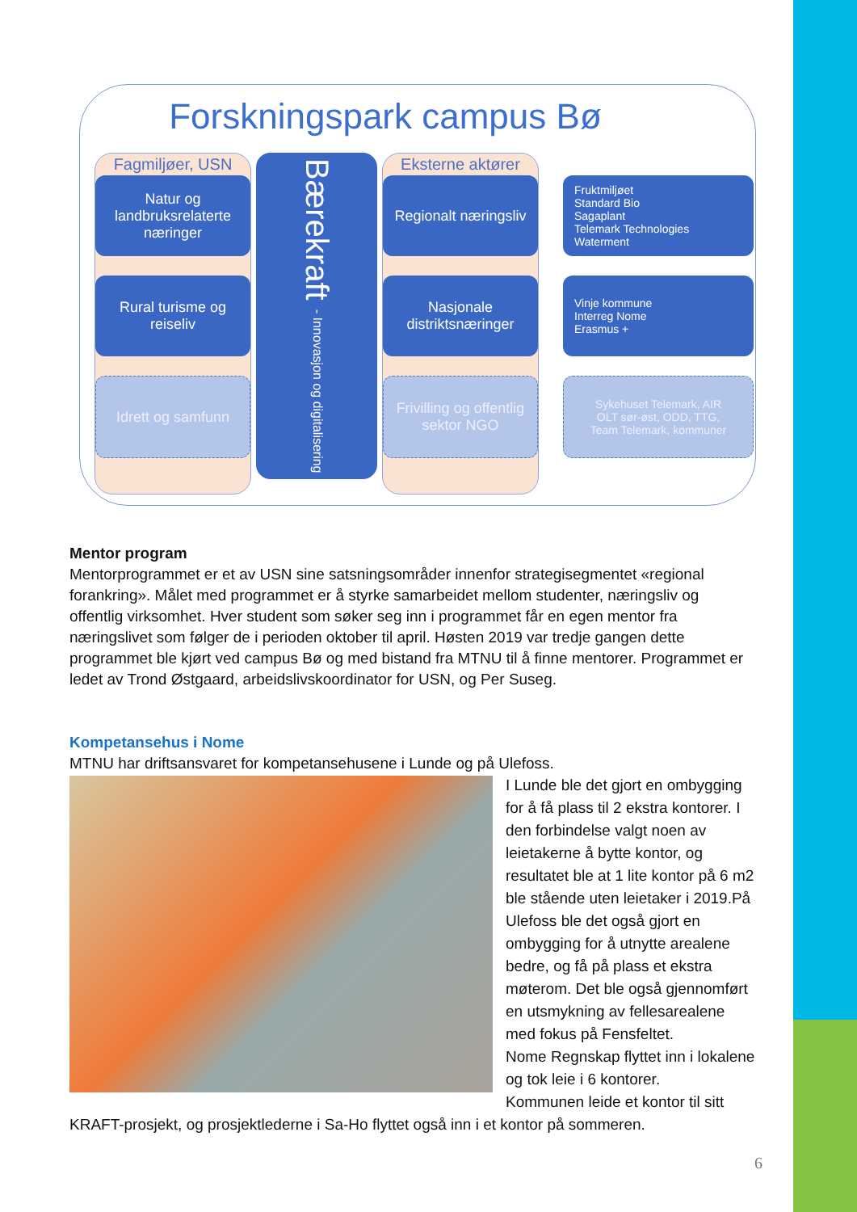Forskningspark campus Bø
Fagmiljøer, USN
Natur og landbruksrelaterte næringer
Rural turisme og reiseliv
Idrett og samfunn
Bærekraft - Innovasjon og digitalisering
Eksterne aktører
Regionalt næringsliv
Nasjonale distriktsnæringer
Frivilling og offentlig sektor NGO
Fruktmiljøet
Standard Bio
Sagaplant
Telemark Technologies
Waterment
Vinje kommune
Interreg Nome
Erasmus +
Sykehuset Telemark, AIR
OLT sør-øst, ODD, TTG,
Team Telemark, kommuner
Mentor program
Mentorprogrammet er et av USN sine satsningsområder innenfor strategisegmentet «regional forankring». Målet med programmet er å styrke samarbeidet mellom studenter, næringsliv og offentlig virksomhet. Hver student som søker seg inn i programmet får en egen mentor fra næringslivet som følger de i perioden oktober til april. Høsten 2019 var tredje gangen dette programmet ble kjørt ved campus Bø og med bistand fra MTNU til å finne mentorer. Programmet er ledet av Trond Østgaard, arbeidslivskoordinator for USN, og Per Suseg.
Kompetansehus i Nome
MTNU har driftsansvaret for kompetansehusene i Lunde og på Ulefoss.
I Lunde ble det gjort en ombygging for å få plass til 2 ekstra kontorer. I den forbindelse valgt noen av leietakerne å bytte kontor, og resultatet ble at 1 lite kontor på 6 m2 ble stående uten leietaker i 2019.På Ulefoss ble det også gjort en ombygging for å utnytte arealene bedre, og få på plass et ekstra møterom. Det ble også gjennomført en utsmykning av fellesarealene med fokus på Fensfeltet.
Nome Regnskap flyttet inn i lokalene og tok leie i 6 kontorer.
Kommunen leide et kontor til sitt KRAFT-prosjekt, og prosjektlederne i Sa-Ho flyttet også inn i et kontor på sommeren.
6